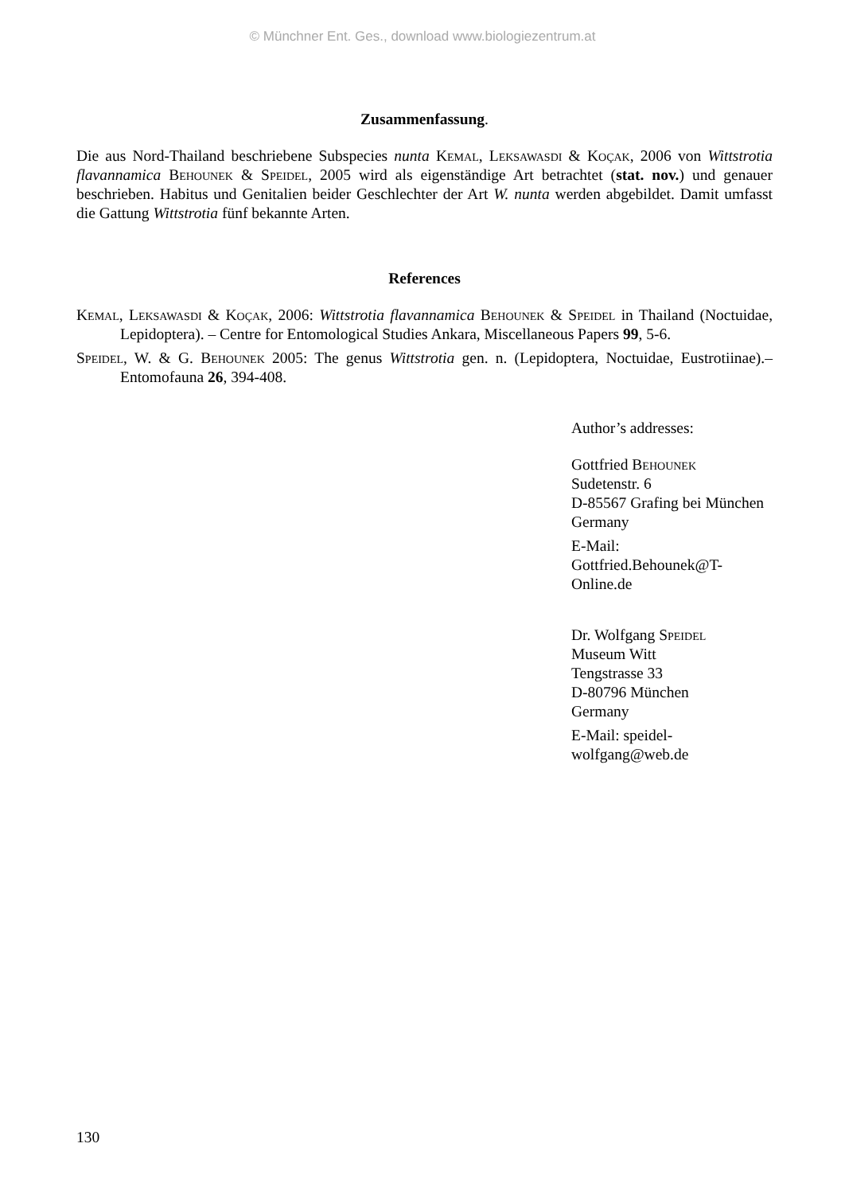© Münchner Ent. Ges., download www.biologiezentrum.at
Zusammenfassung.
Die aus Nord-Thailand beschriebene Subspecies nunta Kemal, Leksawasdi & Koçak, 2006 von Wittstrotia flavannamica Behounek & Speidel, 2005 wird als eigenständige Art betrachtet (stat. nov.) und genauer beschrieben. Habitus und Genitalien beider Geschlechter der Art W. nunta werden abgebildet. Damit umfasst die Gattung Wittstrotia fünf bekannte Arten.
References
Kemal, Leksawasdi & Koçak, 2006: Wittstrotia flavannamica Behounek & Speidel in Thailand (Noctuidae, Lepidoptera). – Centre for Entomological Studies Ankara, Miscellaneous Papers 99, 5-6.
Speidel, W. & G. Behounek 2005: The genus Wittstrotia gen. n. (Lepidoptera, Noctuidae, Eustrotiinae).– Entomofauna 26, 394-408.
Author’s addresses:
Gottfried Behounek
Sudetenstr. 6
D-85567 Grafing bei München
Germany
E-Mail: Gottfried.Behounek@T-Online.de
Dr. Wolfgang Speidel
Museum Witt
Tengstrasse 33
D-80796 München
Germany
E-Mail: speidel-wolfgang@web.de
130